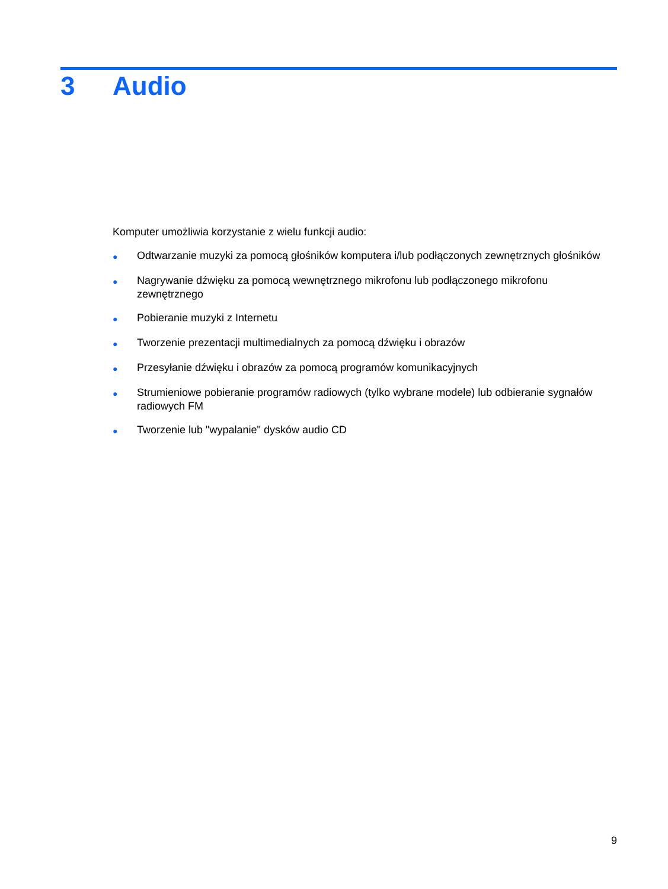3 Audio
Komputer umożliwia korzystanie z wielu funkcji audio:
● Odtwarzanie muzyki za pomocą głośników komputera i/lub podłączonych zewnętrznych głośników
● Nagrywanie dźwięku za pomocą wewnętrznego mikrofonu lub podłączonego mikrofonu zewnętrznego
● Pobieranie muzyki z Internetu
● Tworzenie prezentacji multimedialnych za pomocą dźwięku i obrazów
● Przesyłanie dźwięku i obrazów za pomocą programów komunikacyjnych
● Strumieniowe pobieranie programów radiowych (tylko wybrane modele) lub odbieranie sygnałów radiowych FM
● Tworzenie lub "wypalanie" dysków audio CD
9